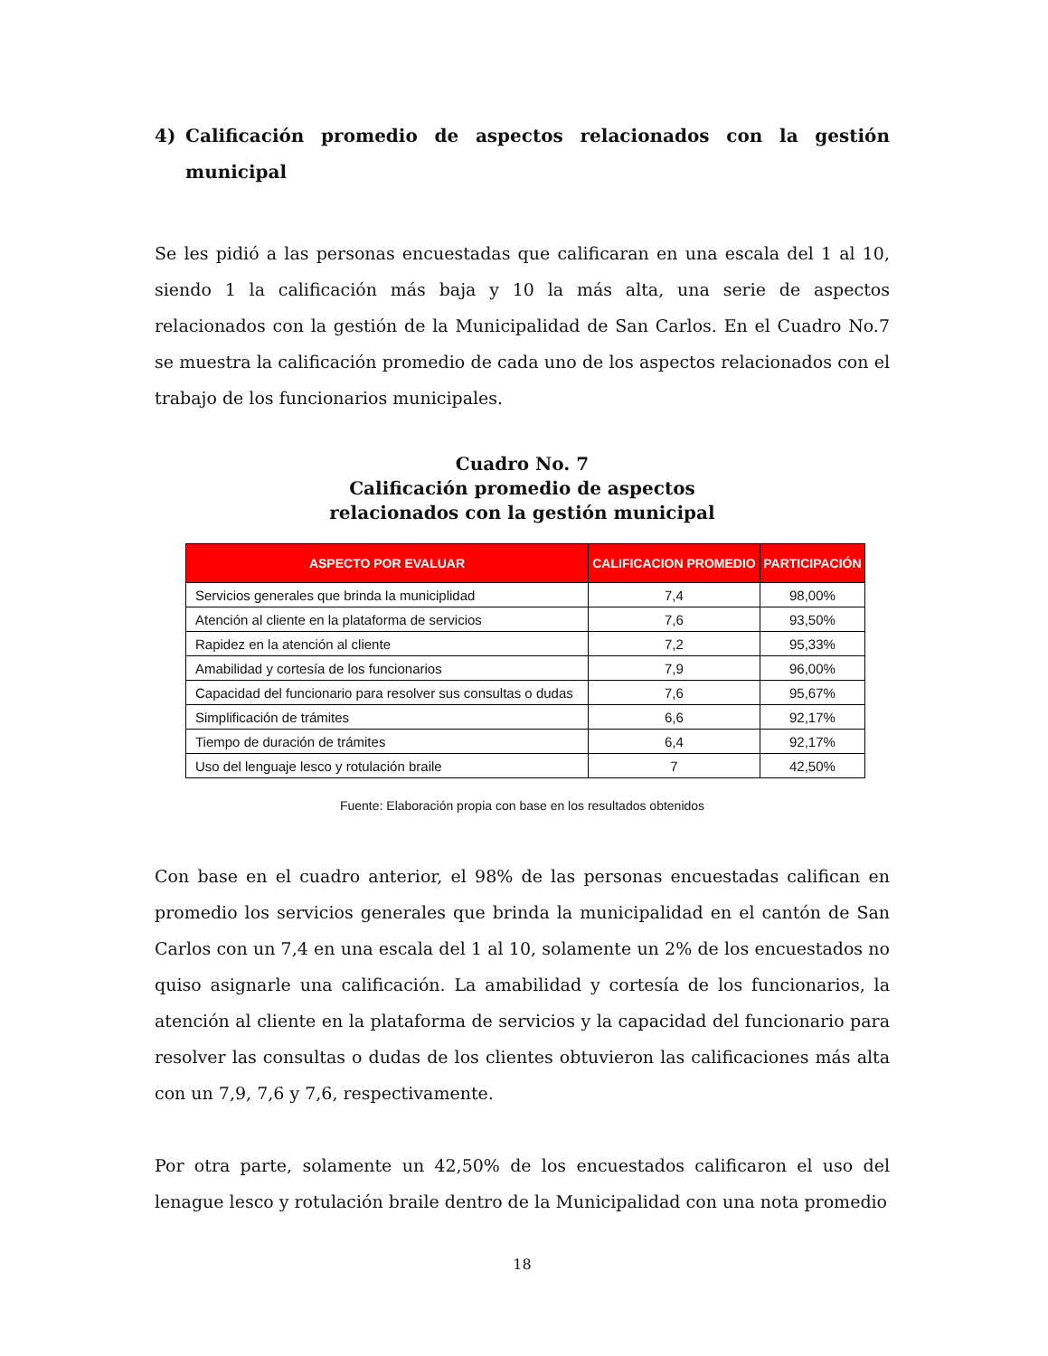4) Calificación promedio de aspectos relacionados con la gestión
municipal
Se les pidió a las personas encuestadas que calificaran en una escala del 1 al 10, siendo 1 la calificación más baja y 10 la más alta, una serie de aspectos relacionados con la gestión de la Municipalidad de San Carlos. En el Cuadro No.7 se muestra la calificación promedio de cada uno de los aspectos relacionados con el trabajo de los funcionarios municipales.
Cuadro No. 7
Calificación promedio de aspectos
relacionados con la gestión municipal
| ASPECTO POR EVALUAR | CALIFICACION PROMEDIO | PARTICIPACIÓN |
| --- | --- | --- |
| Servicios generales que brinda la municiplidad | 7,4 | 98,00% |
| Atención al cliente en la plataforma de servicios | 7,6 | 93,50% |
| Rapidez en la atención al cliente | 7,2 | 95,33% |
| Amabilidad y cortesía de los funcionarios | 7,9 | 96,00% |
| Capacidad del funcionario para resolver sus consultas o dudas | 7,6 | 95,67% |
| Simplificación de trámites | 6,6 | 92,17% |
| Tiempo de duración de trámites | 6,4 | 92,17% |
| Uso del lenguaje lesco y rotulación braile | 7 | 42,50% |
Fuente: Elaboración propia con base en los resultados obtenidos
Con base en el cuadro anterior, el 98% de las personas encuestadas califican en promedio los servicios generales que brinda la municipalidad en el cantón de San Carlos con un 7,4 en una escala del 1 al 10, solamente un 2% de los encuestados no quiso asignarle una calificación. La amabilidad y cortesía de los funcionarios, la atención al cliente en la plataforma de servicios y la capacidad del funcionario para resolver las consultas o dudas de los clientes obtuvieron las calificaciones más alta con un 7,9, 7,6 y 7,6, respectivamente.
Por otra parte, solamente un 42,50% de los encuestados calificaron el uso del lenague lesco y rotulación braile dentro de la Municipalidad con una nota promedio
18